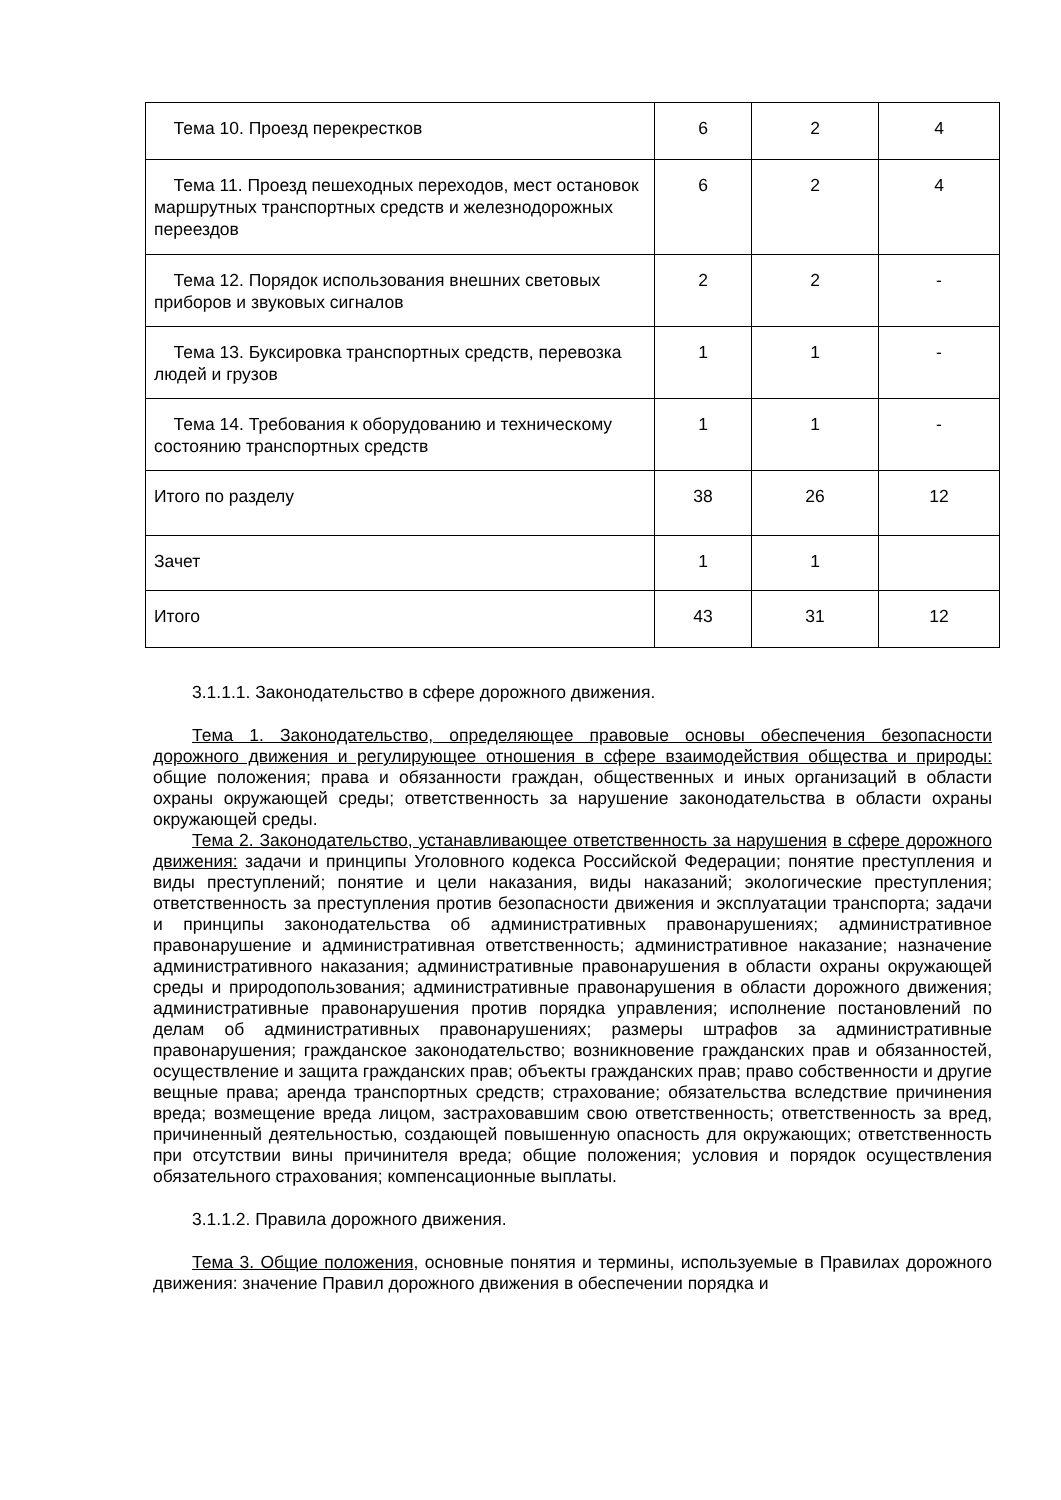| Тема 10. Проезд перекрестков | 6 | 2 | 4 |
| Тема 11. Проезд пешеходных переходов, мест остановок маршрутных транспортных средств и железнодорожных переездов | 6 | 2 | 4 |
| Тема 12. Порядок использования внешних световых приборов и звуковых сигналов | 2 | 2 | - |
| Тема 13. Буксировка транспортных средств, перевозка людей и грузов | 1 | 1 | - |
| Тема 14. Требования к оборудованию и техническому состоянию транспортных средств | 1 | 1 | - |
| Итого по разделу | 38 | 26 | 12 |
| Зачет | 1 | 1 | |
| Итого | 43 | 31 | 12 |
3.1.1.1. Законодательство в сфере дорожного движения.
Тема 1. Законодательство, определяющее правовые основы обеспечения безопасности дорожного движения и регулирующее отношения в сфере взаимодействия общества и природы: общие положения; права и обязанности граждан, общественных и иных организаций в области охраны окружающей среды; ответственность за нарушение законодательства в области охраны окружающей среды.
Тема 2. Законодательство, устанавливающее ответственность за нарушения в сфере дорожного движения: задачи и принципы Уголовного кодекса Российской Федерации; понятие преступления и виды преступлений; понятие и цели наказания, виды наказаний; экологические преступления; ответственность за преступления против безопасности движения и эксплуатации транспорта; задачи и принципы законодательства об административных правонарушениях; административное правонарушение и административная ответственность; административное наказание; назначение административного наказания; административные правонарушения в области охраны окружающей среды и природопользования; административные правонарушения в области дорожного движения; административные правонарушения против порядка управления; исполнение постановлений по делам об административных правонарушениях; размеры штрафов за административные правонарушения; гражданское законодательство; возникновение гражданских прав и обязанностей, осуществление и защита гражданских прав; объекты гражданских прав; право собственности и другие вещные права; аренда транспортных средств; страхование; обязательства вследствие причинения вреда; возмещение вреда лицом, застраховавшим свою ответственность; ответственность за вред, причиненный деятельностью, создающей повышенную опасность для окружающих; ответственность при отсутствии вины причинителя вреда; общие положения; условия и порядок осуществления обязательного страхования; компенсационные выплаты.
3.1.1.2. Правила дорожного движения.
Тема 3. Общие положения, основные понятия и термины, используемые в Правилах дорожного движения: значение Правил дорожного движения в обеспечении порядка и